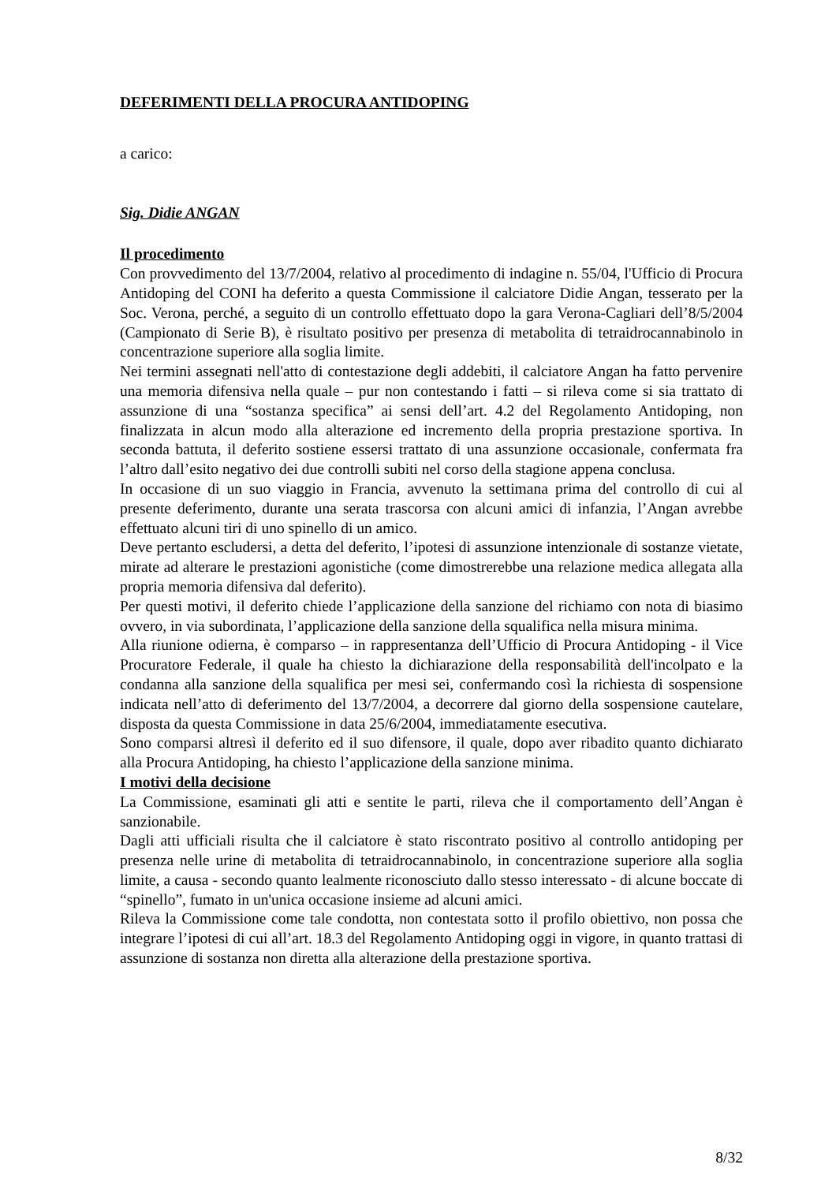DEFERIMENTI DELLA PROCURA ANTIDOPING
a carico:
Sig. Didie ANGAN
Il procedimento
Con provvedimento del 13/7/2004, relativo al procedimento di indagine n. 55/04, l'Ufficio di Procura Antidoping del CONI ha deferito a questa Commissione il calciatore Didie Angan, tesserato per la Soc. Verona, perché, a seguito di un controllo effettuato dopo la gara Verona-Cagliari dell’8/5/2004 (Campionato di Serie B), è risultato positivo per presenza di metabolita di tetraidrocannabinolo in concentrazione superiore alla soglia limite.
Nei termini assegnati nell'atto di contestazione degli addebiti, il calciatore Angan ha fatto pervenire una memoria difensiva nella quale – pur non contestando i fatti – si rileva come si sia trattato di assunzione di una “sostanza specifica” ai sensi dell’art. 4.2 del Regolamento Antidoping, non finalizzata in alcun modo alla alterazione ed incremento della propria prestazione sportiva. In seconda battuta, il deferito sostiene essersi trattato di una assunzione occasionale, confermata fra l’altro dall’esito negativo dei due controlli subiti nel corso della stagione appena conclusa.
In occasione di un suo viaggio in Francia, avvenuto la settimana prima del controllo di cui al presente deferimento, durante una serata trascorsa con alcuni amici di infanzia, l’Angan avrebbe effettuato alcuni tiri di uno spinello di un amico.
Deve pertanto escludersi, a detta del deferito, l’ipotesi di assunzione intenzionale di sostanze vietate, mirate ad alterare le prestazioni agonistiche (come dimostrerebbe una relazione medica allegata alla propria memoria difensiva dal deferito).
Per questi motivi, il deferito chiede l’applicazione della sanzione del richiamo con nota di biasimo ovvero, in via subordinata, l’applicazione della sanzione della squalifica nella misura minima.
Alla riunione odierna, è comparso – in rappresentanza dell’Ufficio di Procura Antidoping - il Vice Procuratore Federale, il quale ha chiesto la dichiarazione della responsabilità dell'incolpato e la condanna alla sanzione della squalifica per mesi sei, confermando così la richiesta di sospensione indicata nell’atto di deferimento del 13/7/2004, a decorrere dal giorno della sospensione cautelare, disposta da questa Commissione in data 25/6/2004, immediatamente esecutiva.
Sono comparsi altresì il deferito ed il suo difensore, il quale, dopo aver ribadito quanto dichiarato alla Procura Antidoping, ha chiesto l’applicazione della sanzione minima.
I motivi della decisione
La Commissione, esaminati gli atti e sentite le parti, rileva che il comportamento dell’Angan è sanzionabile.
Dagli atti ufficiali risulta che il calciatore è stato riscontrato positivo al controllo antidoping per presenza nelle urine di metabolita di tetraidrocannabinolo, in concentrazione superiore alla soglia limite, a causa - secondo quanto lealmente riconosciuto dallo stesso interessato - di alcune boccate di “spinello”, fumato in un'unica occasione insieme ad alcuni amici.
Rileva la Commissione come tale condotta, non contestata sotto il profilo obiettivo, non possa che integrare l’ipotesi di cui all’art. 18.3 del Regolamento Antidoping oggi in vigore, in quanto trattasi di assunzione di sostanza non diretta alla alterazione della prestazione sportiva.
8/32